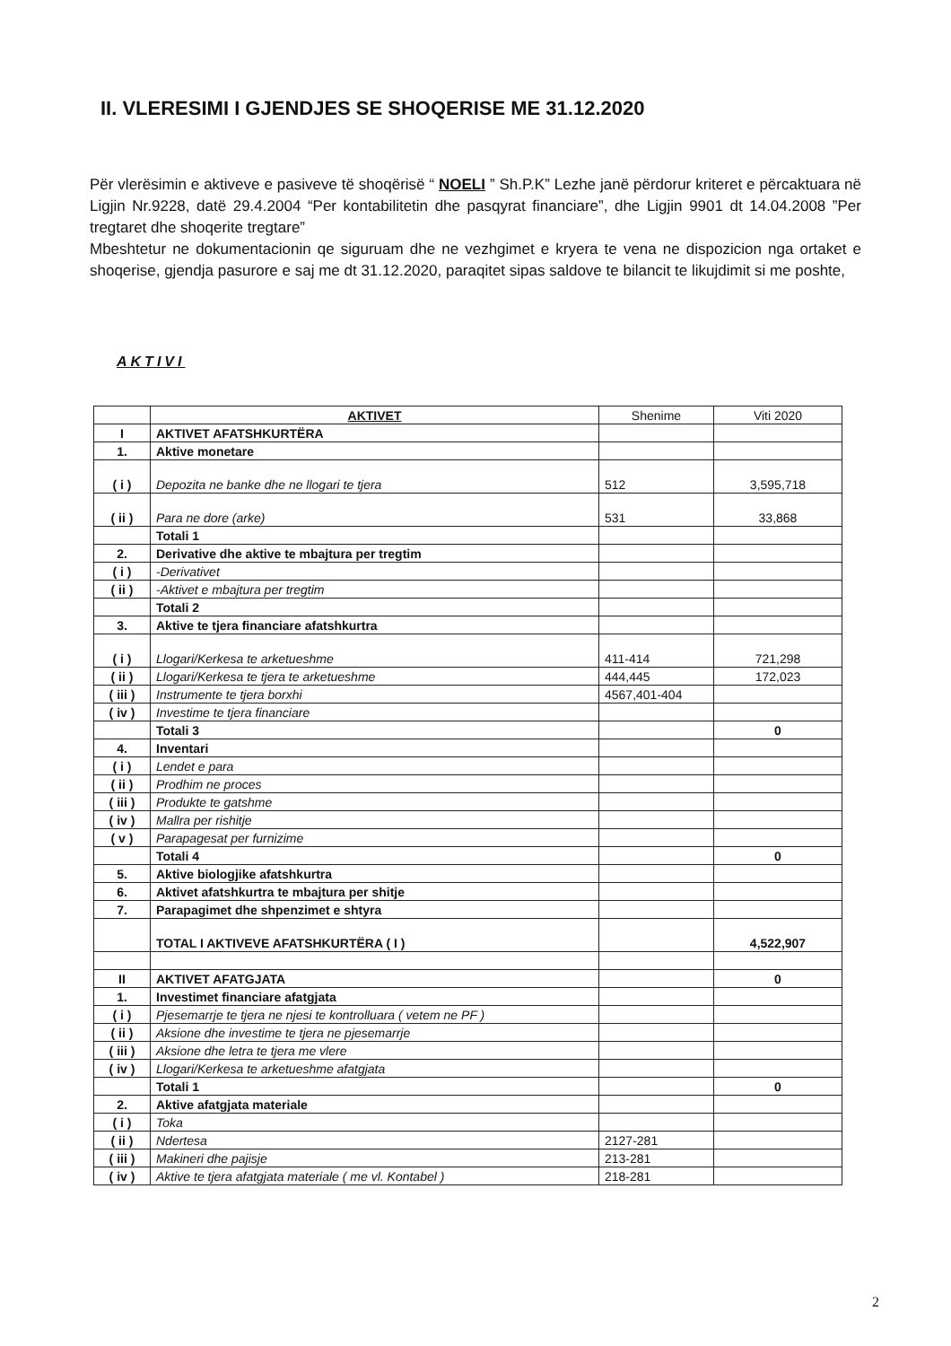II. VLERESIMI I GJENDJES SE SHOQERISE ME 31.12.2020
Për vlerësimin e aktiveve e pasiveve të shoqërisë “ NOELI ” Sh.P.K” Lezhe janë përdorur kriteret e përcaktuara në Ligjin Nr.9228, datë 29.4.2004 “Per kontabilitetin dhe pasqyrat financiare”, dhe Ligjin 9901 dt 14.04.2008 ”Per tregtaret dhe shoqerite tregtare”
Mbeshtetur ne dokumentacionin qe siguruam dhe ne vezhgimet e kryera te vena ne dispozicion nga ortaket e shoqerise, gjendja pasurore e saj me dt 31.12.2020, paraqitet sipas saldove te bilancit te likujdimit si me poshte,
AKTIVI
| | AKTIVET | Shenime | Viti 2020 |
| --- | --- | --- | --- |
| I | AKTIVET AFATSHKURTËRA | | |
| 1. | Aktive monetare | | |
| ( i ) | Depozita ne banke dhe ne llogari te tjera | 512 | 3,595,718 |
| ( ii ) | Para ne dore (arke) | 531 | 33,868 |
| | Totali 1 | | |
| 2. | Derivative dhe aktive te mbajtura per tregtim | | |
| ( i ) | -Derivativet | | |
| ( ii ) | -Aktivet e mbajtura per tregtim | | |
| | Totali 2 | | |
| 3. | Aktive te tjera financiare afatshkurtra | | |
| ( i ) | Llogari/Kerkesa te arketueshme | 411-414 | 721,298 |
| ( ii ) | Llogari/Kerkesa te tjera te arketueshme | 444,445 | 172,023 |
| ( iii ) | Instrumente te tjera borxhi | 4567,401-404 | |
| ( iv ) | Investime te tjera financiare | | |
| | Totali 3 | | 0 |
| 4. | Inventari | | |
| ( i ) | Lendet e para | | |
| ( ii ) | Prodhim ne proces | | |
| ( iii ) | Produkte te gatshme | | |
| ( iv ) | Mallra per rishitje | | |
| ( v ) | Parapagesat per furnizime | | |
| | Totali 4 | | 0 |
| 5. | Aktive biologjike afatshkurtra | | |
| 6. | Aktivet afatshkurtra te mbajtura per shitje | | |
| 7. | Parapagimet dhe shpenzimet e shtyra | | |
| | TOTAL I AKTIVEVE AFATSHKURTËRA ( I ) | | 4,522,907 |
| II | AKTIVET AFATGJATA | | 0 |
| 1. | Investimet financiare afatgjata | | |
| ( i ) | Pjesemarrje te tjera ne njesi te kontrolluara ( vetem ne PF ) | | |
| ( ii ) | Aksione dhe investime te tjera ne pjesemarrje | | |
| ( iii ) | Aksione dhe letra te tjera me vlere | | |
| ( iv ) | Llogari/Kerkesa te arketueshme afatgjata | | |
| | Totali 1 | | 0 |
| 2. | Aktive afatgjata materiale | | |
| ( i ) | Toka | | |
| ( ii ) | Ndertesa | 2127-281 | |
| ( iii ) | Makineri dhe pajisje | 213-281 | |
| ( iv ) | Aktive te tjera afatgjata materiale ( me vl. Kontabel ) | 218-281 | |
2